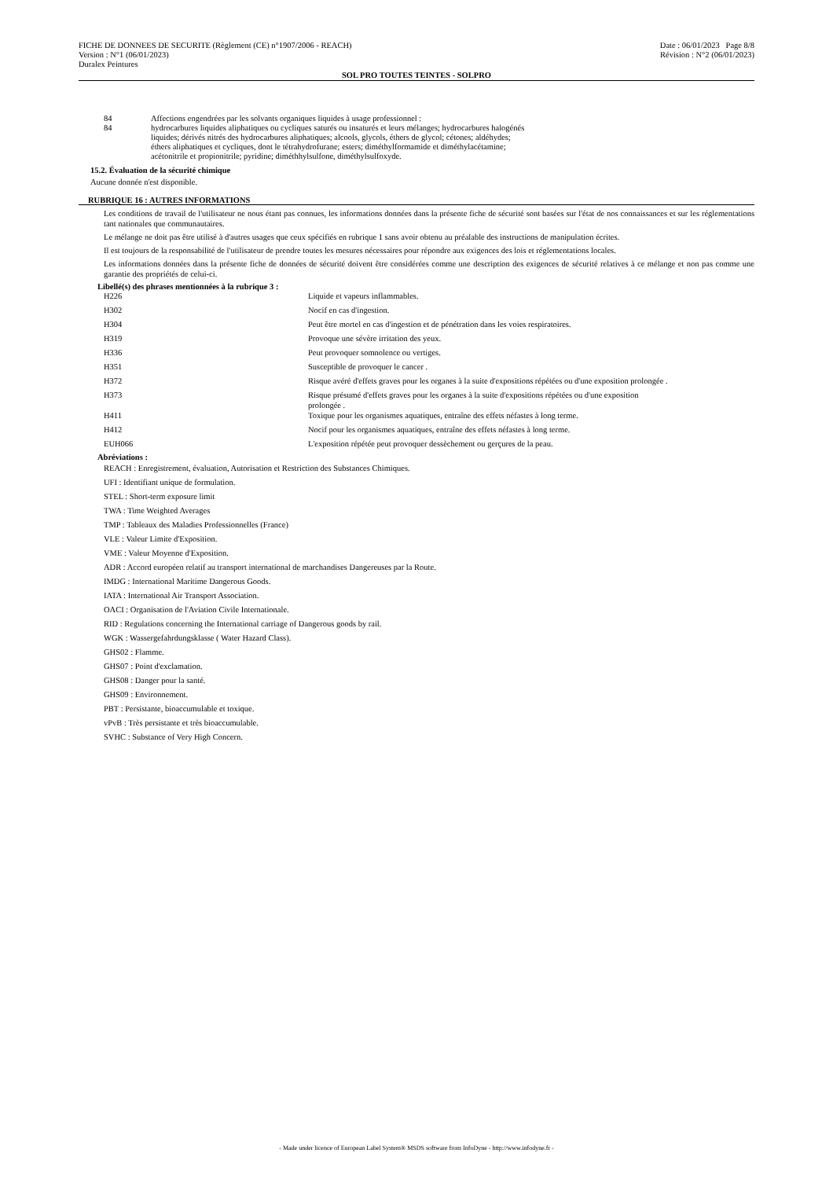FICHE DE DONNEES DE SECURITE (Règlement (CE) n°1907/2006 - REACH)
Version : N°1 (06/01/2023)
Duralex Peintures
Date : 06/01/2023 Page 8/8
Révision : N°2 (06/01/2023)
SOL PRO TOUTES TEINTES - SOLPRO
| 84 | Affections engendrées par les solvants organiques liquides à usage professionnel : |
| 84 | hydrocarbures liquides aliphatiques ou cycliques saturés ou insaturés et leurs mélanges; hydrocarbures halogénés liquides; dérivés nitrés des hydrocarbures aliphatiques; alcools, glycols, éthers de glycol; cétones; aldéhydes; éthers aliphatiques et cycliques, dont le tétrahydrofurane; esters; diméthylformamide et diméthylacétamine; acétonitrile et propionitrile; pyridine; diméthhylsulfone, diméthylsulfoxyde. |
15.2. Évaluation de la sécurité chimique
Aucune donnée n'est disponible.
RUBRIQUE 16 : AUTRES INFORMATIONS
Les conditions de travail de l'utilisateur ne nous étant pas connues, les informations données dans la présente fiche de sécurité sont basées sur l'état de nos connaissances et sur les réglementations tant nationales que communautaires.
Le mélange ne doit pas être utilisé à d'autres usages que ceux spécifiés en rubrique 1 sans avoir obtenu au préalable des instructions de manipulation écrites.
Il est toujours de la responsabilité de l'utilisateur de prendre toutes les mesures nécessaires pour répondre aux exigences des lois et réglementations locales.
Les informations données dans la présente fiche de données de sécurité doivent être considérées comme une description des exigences de sécurité relatives à ce mélange et non pas comme une garantie des propriétés de celui-ci.
Libellé(s) des phrases mentionnées à la rubrique 3 :
| H226 | Liquide et vapeurs inflammables. |
| H302 | Nocif en cas d'ingestion. |
| H304 | Peut être mortel en cas d'ingestion et de pénétration dans les voies respiratoires. |
| H319 | Provoque une sévère irritation des yeux. |
| H336 | Peut provoquer somnolence ou vertiges. |
| H351 | Susceptible de provoquer le cancer . |
| H372 | Risque avéré d'effets graves pour les organes à la suite d'expositions répétées ou d'une exposition prolongée . |
| H373 | Risque présumé d'effets graves pour les organes à la suite d'expositions répétées ou d'une exposition prolongée . |
| H411 | Toxique pour les organismes aquatiques, entraîne des effets néfastes à long terme. |
| H412 | Nocif pour les organismes aquatiques, entraîne des effets néfastes à long terme. |
| EUH066 | L'exposition répétée peut provoquer dessèchement ou gerçures de la peau. |
Abréviations :
REACH : Enregistrement, évaluation, Autorisation et Restriction des Substances Chimiques.
UFI : Identifiant unique de formulation.
STEL : Short-term exposure limit
TWA : Time Weighted Averages
TMP : Tableaux des Maladies Professionnelles (France)
VLE : Valeur Limite d'Exposition.
VME : Valeur Moyenne d'Exposition.
ADR : Accord européen relatif au transport international de marchandises Dangereuses par la Route.
IMDG : International Maritime Dangerous Goods.
IATA : International Air Transport Association.
OACI : Organisation de l'Aviation Civile Internationale.
RID : Regulations concerning the International carriage of Dangerous goods by rail.
WGK : Wassergefahrdungsklasse ( Water Hazard Class).
GHS02 : Flamme.
GHS07 : Point d'exclamation.
GHS08 : Danger pour la santé.
GHS09 : Environnement.
PBT : Persistante, bioaccumulable et toxique.
vPvB : Très persistante et très bioaccumulable.
SVHC : Substance of Very High Concern.
- Made under licence of European Label System® MSDS software from InfoDyne - http://www.infodyne.fr -